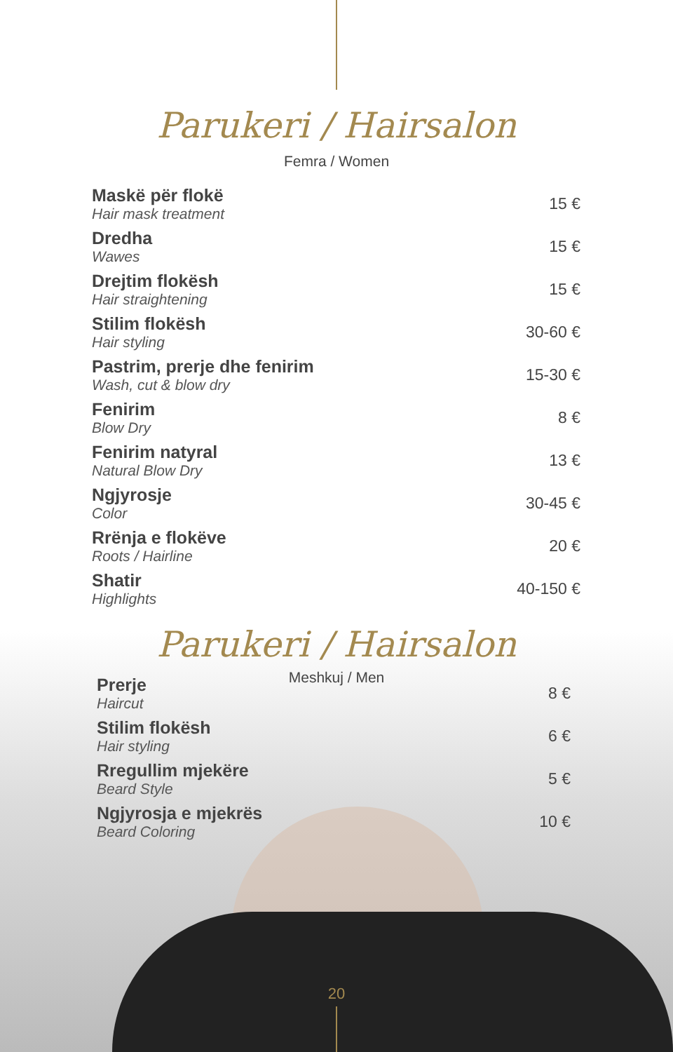Parukeri / Hairsalon
Femra / Women
| Maskë për flokë Hair mask treatment | 15 € |
| Dredha Wawes | 15 € |
| Drejtim flokësh Hair straightening | 15 € |
| Stilim flokësh Hair styling | 30-60 € |
| Pastrim, prerje dhe fenirim Wash, cut & blow dry | 15-30 € |
| Fenirim Blow Dry | 8 € |
| Fenirim natyral Natural Blow Dry | 13 € |
| Ngjyrosje Color | 30-45 € |
| Rrënja e flokëve Roots / Hairline | 20 € |
| Shatir Highlights | 40-150 € |
Parukeri / Hairsalon
Meshkuj / Men
| Prerje Haircut | 8 € |
| Stilim flokësh Hair styling | 6 € |
| Rregullim mjekëre Beard Style | 5 € |
| Ngjyrosja e mjekrës Beard Coloring | 10 € |
20